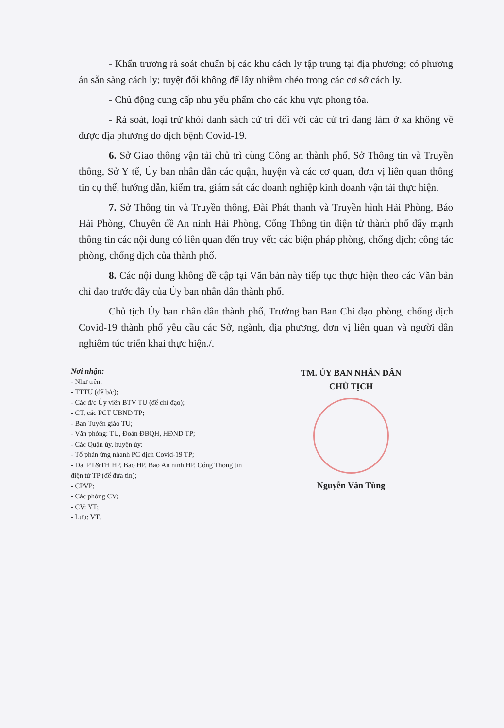- Khẩn trương rà soát chuẩn bị các khu cách ly tập trung tại địa phương; có phương án sẵn sàng cách ly; tuyệt đối không để lây nhiễm chéo trong các cơ sở cách ly.
- Chủ động cung cấp nhu yếu phẩm cho các khu vực phong tỏa.
- Rà soát, loại trừ khỏi danh sách cử tri đối với các cử tri đang làm ở xa không về được địa phương do dịch bệnh Covid-19.
6. Sở Giao thông vận tải chủ trì cùng Công an thành phố, Sở Thông tin và Truyền thông, Sở Y tế, Ủy ban nhân dân các quận, huyện và các cơ quan, đơn vị liên quan thông tin cụ thể, hướng dẫn, kiểm tra, giám sát các doanh nghiệp kinh doanh vận tải thực hiện.
7. Sở Thông tin và Truyền thông, Đài Phát thanh và Truyền hình Hải Phòng, Báo Hải Phòng, Chuyên đề An ninh Hải Phòng, Cổng Thông tin điện tử thành phố đẩy mạnh thông tin các nội dung có liên quan đến truy vết; các biện pháp phòng, chống dịch; công tác phòng, chống dịch của thành phố.
8. Các nội dung không đề cập tại Văn bản này tiếp tục thực hiện theo các Văn bản chỉ đạo trước đây của Ủy ban nhân dân thành phố.
Chủ tịch Ủy ban nhân dân thành phố, Trưởng ban Ban Chỉ đạo phòng, chống dịch Covid-19 thành phố yêu cầu các Sở, ngành, địa phương, đơn vị liên quan và người dân nghiêm túc triển khai thực hiện./.
Nơi nhận:
- Như trên;
- TTTU (để b/c);
- Các đ/c Ủy viên BTV TU (để chỉ đạo);
- CT, các PCT UBND TP;
- Ban Tuyên giáo TU;
- Văn phòng: TU, Đoàn ĐBQH, HĐND TP;
- Các Quận ủy, huyện ủy;
- Tổ phản ứng nhanh PC dịch Covid-19 TP;
- Đài PT&TH HP, Báo HP, Báo An ninh HP, Cổng Thông tin điện tử TP (để đưa tin);
- CPVP;
- Các phòng CV;
- CV: YT;
- Lưu: VT.
TM. ỦY BAN NHÂN DÂN
CHỦ TỊCH
Nguyễn Văn Tùng